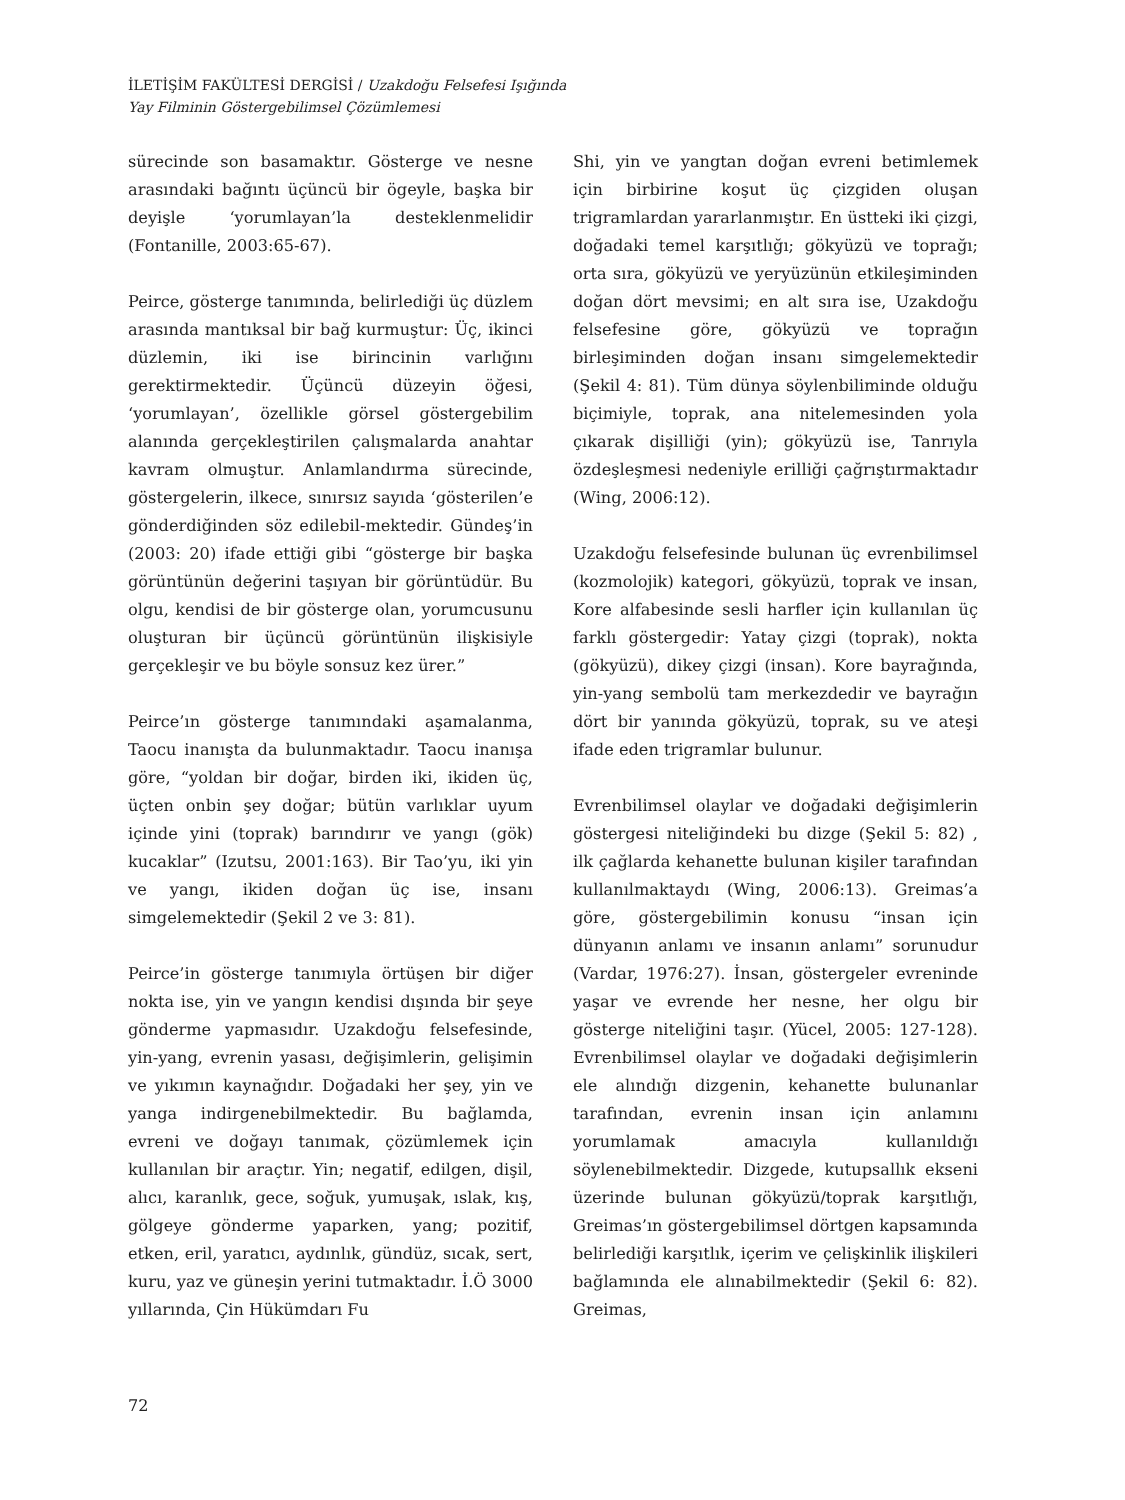İLETİŞİM FAKÜLTESİ DERGİSİ / Uzakdoğu Felsefesi Işığında
Yay Filminin Göstergebilimsel Çözümlemesi
sürecinde son basamaktır. Gösterge ve nesne arasındaki bağıntı üçüncü bir ögeyle, başka bir deyişle ‘yorumlayan’la desteklenmelidir (Fontanille, 2003:65-67).
Peirce, gösterge tanımında, belirlediği üç düzlem arasında mantıksal bir bağ kurmuştur: Üç, ikinci düzlemin, iki ise birincinin varlığını gerektirmektedir. Üçüncü düzeyin öğesi, ‘yorumlayan’, özellikle görsel göstergebilim alanında gerçekleştirilen çalışmalarda anahtar kavram olmuştur. Anlamlandırma sürecinde, göstergelerin, ilkece, sınırsız sayıda ‘gösterilen’e gönderdiğinden söz edilebil-mektedir. Gündeş’in (2003: 20) ifade ettiği gibi “gösterge bir başka görüntünün değerini taşıyan bir görüntüdür. Bu olgu, kendisi de bir gösterge olan, yorumcusunu oluşturan bir üçüncü görüntünün ilişkisiyle gerçekleşir ve bu böyle sonsuz kez ürer.”
Peirce’ın gösterge tanımındaki aşamalanma, Taocu inanışta da bulunmaktadır. Taocu inanışa göre, “yoldan bir doğar, birden iki, ikiden üç, üçten onbin şey doğar; bütün varlıklar uyum içinde yini (toprak) barındırır ve yangı (gök) kucaklar” (Izutsu, 2001:163). Bir Tao’yu, iki yin ve yangı, ikiden doğan üç ise, insanı simgelemektedir (Şekil 2 ve 3: 81).
Peirce’in gösterge tanımıyla örtüşen bir diğer nokta ise, yin ve yangın kendisi dışında bir şeye gönderme yapmasıdır. Uzakdoğu felsefesinde, yin-yang, evrenin yasası, değişimlerin, gelişimin ve yıkımın kaynağıdır. Doğadaki her şey, yin ve yanga indirgenebilmektedir. Bu bağlamda, evreni ve doğayı tanımak, çözümlemek için kullanılan bir araçtır. Yin; negatif, edilgen, dişil, alıcı, karanlık, gece, soğuk, yumuşak, ıslak, kış, gölgeye gönderme yaparken, yang; pozitif, etken, eril, yaratıcı, aydınlık, gündüz, sıcak, sert, kuru, yaz ve güneşin yerini tutmaktadır. İ.Ö 3000 yıllarında, Çin Hükümdarı Fu
Shi, yin ve yangtan doğan evreni betimlemek için birbirine koşut üç çizgiden oluşan trigramlardan yararlanmıştır. En üstteki iki çizgi, doğadaki temel karşıtlığı; gökyüzü ve toprağı; orta sıra, gökyüzü ve yeryüzünün etkileşiminden doğan dört mevsimi; en alt sıra ise, Uzakdoğu felsefesine göre, gökyüzü ve toprağın birleşiminden doğan insanı simgelemektedir (Şekil 4: 81). Tüm dünya söylenbiliminde olduğu biçimiyle, toprak, ana nitelemesinden yola çıkarak dişilliği (yin); gökyüzü ise, Tanrıyla özdeşleşmesi nedeniyle erilliği çağrıştırmaktadır (Wing, 2006:12).
Uzakdoğu felsefesinde bulunan üç evrenbilimsel (kozmolojik) kategori, gökyüzü, toprak ve insan, Kore alfabesinde sesli harfler için kullanılan üç farklı göstergedir: Yatay çizgi (toprak), nokta (gökyüzü), dikey çizgi (insan). Kore bayrağında, yin-yang sembolü tam merkezdedir ve bayrağın dört bir yanında gökyüzü, toprak, su ve ateşi ifade eden trigramlar bulunur.
Evrenbilimsel olaylar ve doğadaki değişimlerin göstergesi niteliğindeki bu dizge (Şekil 5: 82) , ilk çağlarda kehanette bulunan kişiler tarafından kullanılmaktaydı (Wing, 2006:13). Greimas’a göre, göstergebilimin konusu “insan için dünyanın anlamı ve insanın anlamı” sorunudur (Vardar, 1976:27). İnsan, göstergeler evreninde yaşar ve evrende her nesne, her olgu bir gösterge niteliğini taşır. (Yücel, 2005: 127-128). Evrenbilimsel olaylar ve doğadaki değişimlerin ele alındığı dizgenin, kehanette bulunanlar tarafından, evrenin insan için anlamını yorumlamak amacıyla kullanıldığı söylenebilmektedir. Dizgede, kutupsallık ekseni üzerinde bulunan gökyüzü/toprak karşıtlığı, Greimas’ın göstergebilimsel dörtgen kapsamında belirlediği karşıtlık, içerim ve çelişkinlik ilişkileri bağlamında ele alınabilmektedir (Şekil 6: 82). Greimas,
72